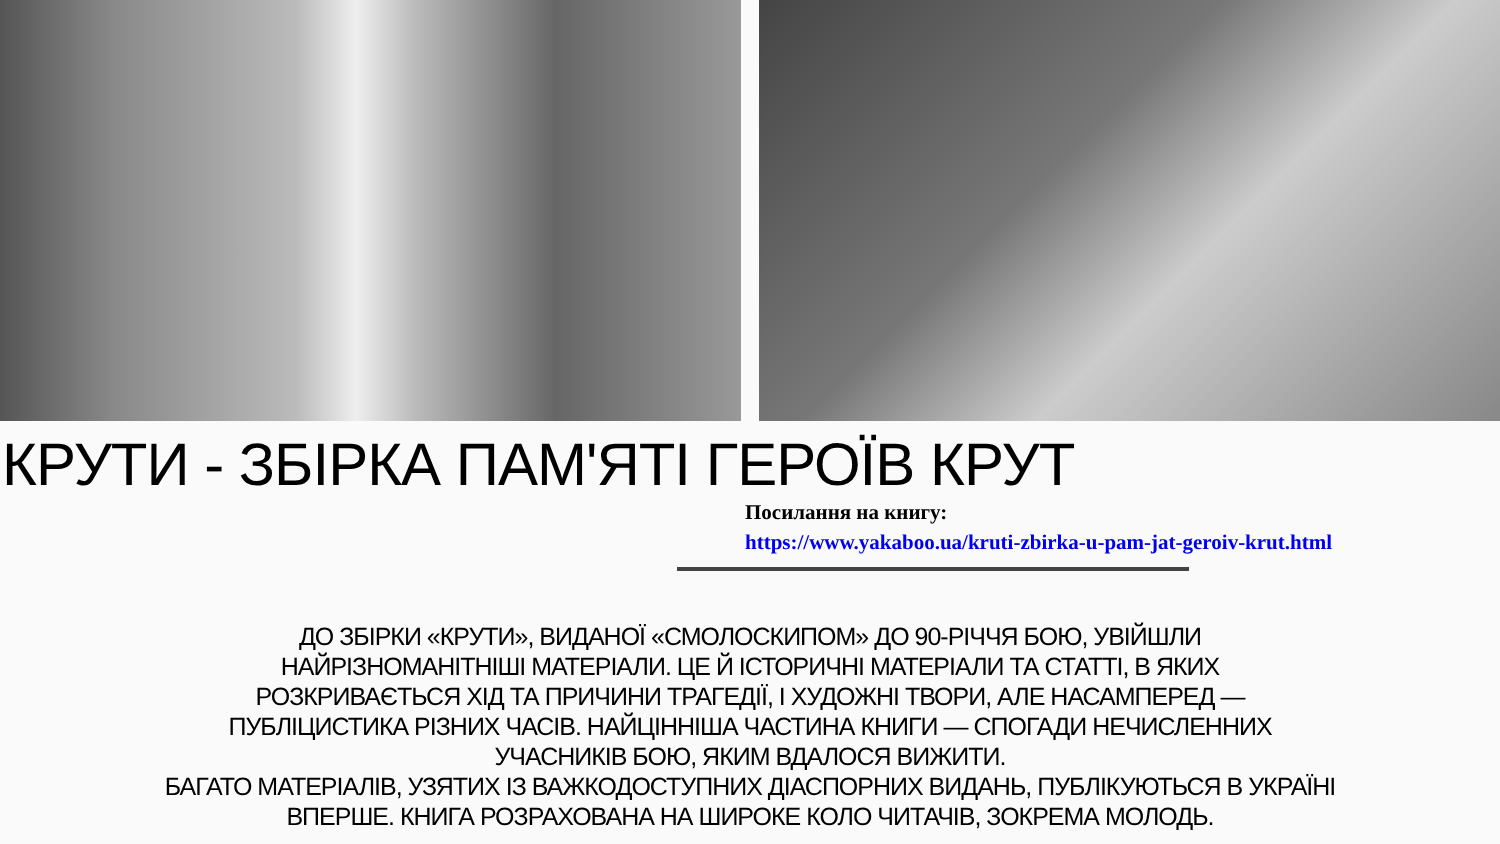КРУТИ - ЗБІРКА ПАМ'ЯТІ ГЕРОЇВ КРУТ
Посилання на книгу:
https://www.yakaboo.ua/kruti-zbirka-u-pam-jat-geroiv-krut.html
ДО ЗБІРКИ «КРУТИ», ВИДАНОЇ «СМОЛОСКИПОМ» ДО 90-РІЧЧЯ БОЮ, УВІЙШЛИ
НАЙРІЗНОМАНІТНІШІ МАТЕРІАЛИ. ЦЕ Й ІСТОРИЧНІ МАТЕРІАЛИ ТА СТАТТІ, В ЯКИХ
РОЗКРИВАЄТЬСЯ ХІД ТА ПРИЧИНИ ТРАГЕДІЇ, І ХУДОЖНІ ТВОРИ, АЛЕ НАСАМПЕРЕД —
ПУБЛІЦИСТИКА РІЗНИХ ЧАСІВ. НАЙЦІННІША ЧАСТИНА КНИГИ — СПОГАДИ НЕЧИСЛЕННИХ
УЧАСНИКІВ БОЮ, ЯКИМ ВДАЛОСЯ ВИЖИТИ.
БАГАТО МАТЕРІАЛІВ, УЗЯТИХ ІЗ ВАЖКОДОСТУПНИХ ДІАСПОРНИХ ВИДАНЬ, ПУБЛІКУЮТЬСЯ В УКРАЇНІ
ВПЕРШЕ. КНИГА РОЗРАХОВАНА НА ШИРОКЕ КОЛО ЧИТАЧІВ, ЗОКРЕМА МОЛОДЬ.